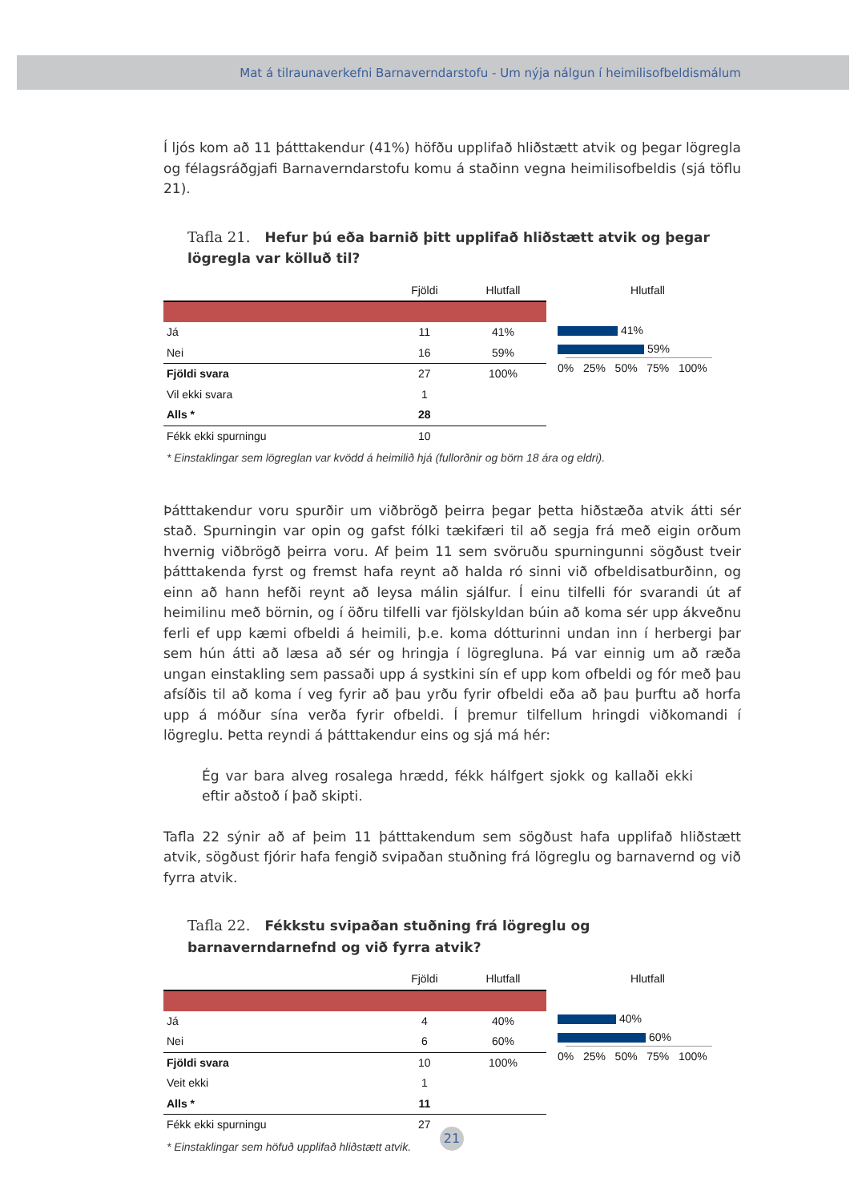Mat á tilraunaverkefni Barnaverndarstofu - Um nýja nálgun í heimilisofbeldismálum
Í ljós kom að 11 þátttakendur (41%) höfðu upplifað hliðstætt atvik og þegar lögregla og félagsráðgjafi Barnaverndarstofu komu á staðinn vegna heimilisofbeldis (sjá töflu 21).
Tafla 21. Hefur þú eða barnið þitt upplifað hliðstætt atvik og þegar lögregla var kölluð til?
| | Fjöldi | Hlutfall |
| --- | --- | --- |
| Já | 11 | 41% |
| Nei | 16 | 59% |
| Fjöldi svara | 27 | 100% |
| Vil ekki svara | 1 | |
| Alls * | 28 | |
| Fékk ekki spurningu | 10 | |
Hlutfall
41%
59%
0% 25% 50% 75% 100%
* Einstaklingar sem lögreglan var kvödd á heimilið hjá (fullorðnir og börn 18 ára og eldri).
Þátttakendur voru spurðir um viðbrögð þeirra þegar þetta hiðstæða atvik átti sér stað. Spurningin var opin og gafst fólki tækifæri til að segja frá með eigin orðum hvernig viðbrögð þeirra voru. Af þeim 11 sem svöruðu spurningunni sögðust tveir þátttakenda fyrst og fremst hafa reynt að halda ró sinni við ofbeldisatburðinn, og einn að hann hefði reynt að leysa málin sjálfur. Í einu tilfelli fór svarandi út af heimilinu með börnin, og í öðru tilfelli var fjölskyldan búin að koma sér upp ákveðnu ferli ef upp kæmi ofbeldi á heimili, þ.e. koma dótturinni undan inn í herbergi þar sem hún átti að læsa að sér og hringja í lögregluna. Þá var einnig um að ræða ungan einstakling sem passaði upp á systkini sín ef upp kom ofbeldi og fór með þau afsíðis til að koma í veg fyrir að þau yrðu fyrir ofbeldi eða að þau þurftu að horfa upp á móður sína verða fyrir ofbeldi. Í þremur tilfellum hringdi viðkomandi í lögreglu. Þetta reyndi á þátttakendur eins og sjá má hér:
Ég var bara alveg rosalega hrædd, fékk hálfgert sjokk og kallaði ekki eftir aðstoð í það skipti.
Tafla 22 sýnir að af þeim 11 þátttakendum sem sögðust hafa upplifað hliðstætt atvik, sögðust fjórir hafa fengið svipaðan stuðning frá lögreglu og barnavernd og við fyrra atvik.
Tafla 22. Fékkstu svipaðan stuðning frá lögreglu og barnaverndarnefnd og við fyrra atvik?
| | Fjöldi | Hlutfall |
| --- | --- | --- |
| Já | 4 | 40% |
| Nei | 6 | 60% |
| Fjöldi svara | 10 | 100% |
| Veit ekki | 1 | |
| Alls * | 11 | |
| Fékk ekki spurningu | 27 | |
Hlutfall
40%
60%
0% 25% 50% 75% 100%
* Einstaklingar sem höfuð upplifað hliðstætt atvik.
21